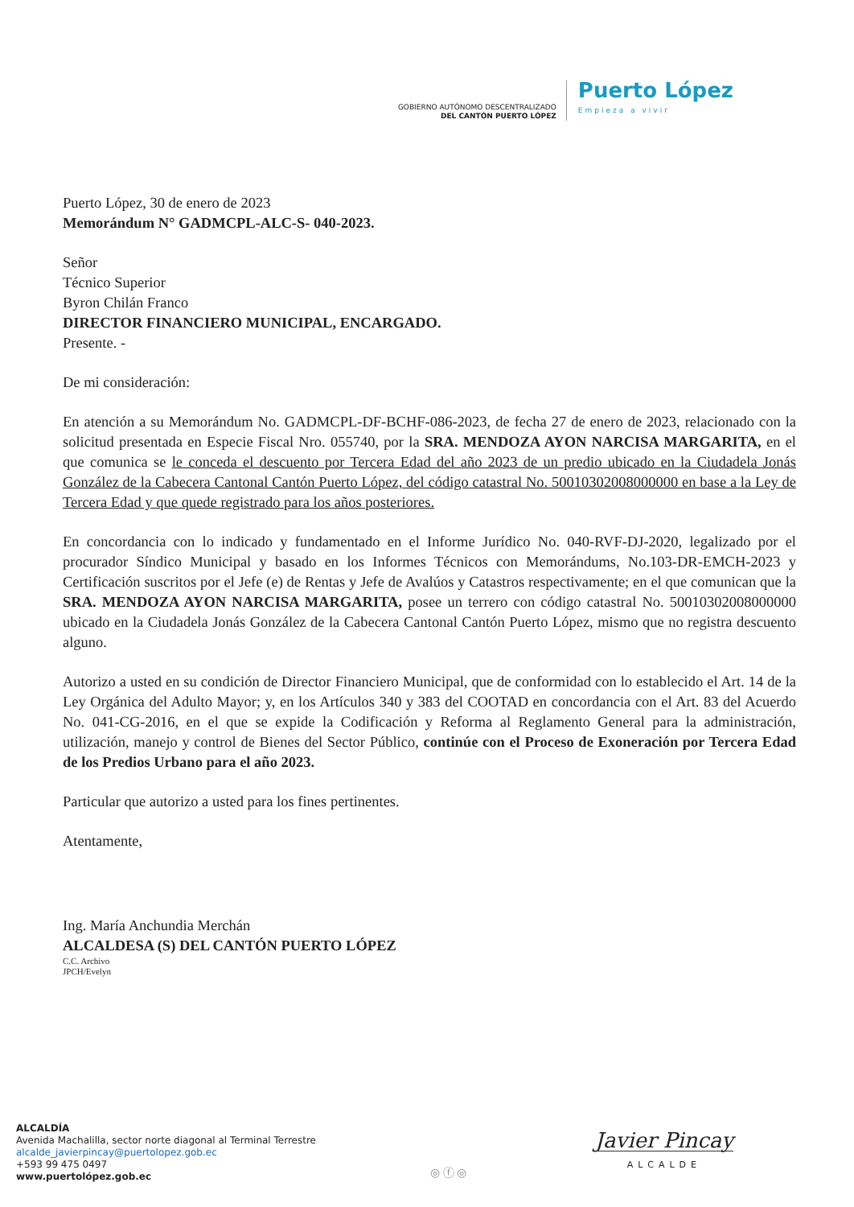GOBIERNO AUTÓNOMO DESCENTRALIZADO
DEL CANTÓN PUERTO LÓPEZ
Puerto López
Empieza a vivir
Puerto López, 30 de enero de 2023
Memorándum N° GADMCPL-ALC-S- 040-2023.
Señor
Técnico Superior
Byron Chilán Franco
DIRECTOR FINANCIERO MUNICIPAL, ENCARGADO.
Presente. -
De mi consideración:
En atención a su Memorándum No. GADMCPL-DF-BCHF-086-2023, de fecha 27 de enero de 2023, relacionado con la solicitud presentada en Especie Fiscal Nro. 055740, por la SRA. MENDOZA AYON NARCISA MARGARITA, en el que comunica se le conceda el descuento por Tercera Edad del año 2023 de un predio ubicado en la Ciudadela Jonás González de la Cabecera Cantonal Cantón Puerto López, del código catastral No. 50010302008000000 en base a la Ley de Tercera Edad y que quede registrado para los años posteriores.
En concordancia con lo indicado y fundamentado en el Informe Jurídico No. 040-RVF-DJ-2020, legalizado por el procurador Síndico Municipal y basado en los Informes Técnicos con Memorándums, No.103-DR-EMCH-2023 y Certificación suscritos por el Jefe (e) de Rentas y Jefe de Avalúos y Catastros respectivamente; en el que comunican que la SRA. MENDOZA AYON NARCISA MARGARITA, posee un terrero con código catastral No. 50010302008000000 ubicado en la Ciudadela Jonás González de la Cabecera Cantonal Cantón Puerto López, mismo que no registra descuento alguno.
Autorizo a usted en su condición de Director Financiero Municipal, que de conformidad con lo establecido el Art. 14 de la Ley Orgánica del Adulto Mayor; y, en los Artículos 340 y 383 del COOTAD en concordancia con el Art. 83 del Acuerdo No. 041-CG-2016, en el que se expide la Codificación y Reforma al Reglamento General para la administración, utilización, manejo y control de Bienes del Sector Público, continúe con el Proceso de Exoneración por Tercera Edad de los Predios Urbano para el año 2023.
Particular que autorizo a usted para los fines pertinentes.
Atentamente,
Ing. María Anchundia Merchán
ALCALDESA (S) DEL CANTÓN PUERTO LÓPEZ
C.C. Archivo
JPCH/Evelyn
ALCALDÍA
Avenida Machalilla, sector norte diagonal al Terminal Terrestre
alcalde_javierpincay@puertolopez.gob.ec
+593 99 475 0497
www.puertolópez.gob.ec
◎ ⓕ ◎
Javier Pincay
ALCALDE